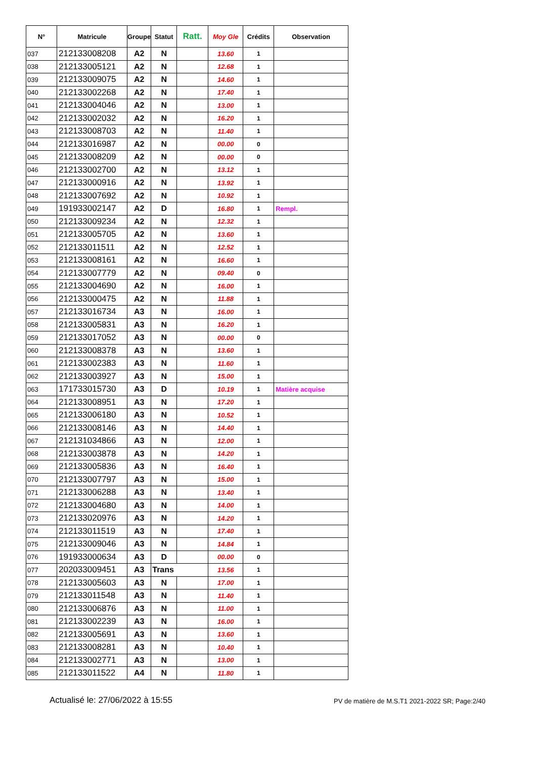| N° | Matricule | Groupe | Statut | Ratt. | Moy Gle | Crédits | Observation |
| --- | --- | --- | --- | --- | --- | --- | --- |
| 037 | 212133008208 | A2 | N | | 13.60 | 1 | |
| 038 | 212133005121 | A2 | N | | 12.68 | 1 | |
| 039 | 212133009075 | A2 | N | | 14.60 | 1 | |
| 040 | 212133002268 | A2 | N | | 17.40 | 1 | |
| 041 | 212133004046 | A2 | N | | 13.00 | 1 | |
| 042 | 212133002032 | A2 | N | | 16.20 | 1 | |
| 043 | 212133008703 | A2 | N | | 11.40 | 1 | |
| 044 | 212133016987 | A2 | N | | 00.00 | 0 | |
| 045 | 212133008209 | A2 | N | | 00.00 | 0 | |
| 046 | 212133002700 | A2 | N | | 13.12 | 1 | |
| 047 | 212133000916 | A2 | N | | 13.92 | 1 | |
| 048 | 212133007692 | A2 | N | | 10.92 | 1 | |
| 049 | 191933002147 | A2 | D | | 16.80 | 1 | Rempl. |
| 050 | 212133009234 | A2 | N | | 12.32 | 1 | |
| 051 | 212133005705 | A2 | N | | 13.60 | 1 | |
| 052 | 212133011511 | A2 | N | | 12.52 | 1 | |
| 053 | 212133008161 | A2 | N | | 16.60 | 1 | |
| 054 | 212133007779 | A2 | N | | 09.40 | 0 | |
| 055 | 212133004690 | A2 | N | | 16.00 | 1 | |
| 056 | 212133000475 | A2 | N | | 11.88 | 1 | |
| 057 | 212133016734 | A3 | N | | 16.00 | 1 | |
| 058 | 212133005831 | A3 | N | | 16.20 | 1 | |
| 059 | 212133017052 | A3 | N | | 00.00 | 0 | |
| 060 | 212133008378 | A3 | N | | 13.60 | 1 | |
| 061 | 212133002383 | A3 | N | | 11.60 | 1 | |
| 062 | 212133003927 | A3 | N | | 15.00 | 1 | |
| 063 | 171733015730 | A3 | D | | 10.19 | 1 | Matière acquise |
| 064 | 212133008951 | A3 | N | | 17.20 | 1 | |
| 065 | 212133006180 | A3 | N | | 10.52 | 1 | |
| 066 | 212133008146 | A3 | N | | 14.40 | 1 | |
| 067 | 212131034866 | A3 | N | | 12.00 | 1 | |
| 068 | 212133003878 | A3 | N | | 14.20 | 1 | |
| 069 | 212133005836 | A3 | N | | 16.40 | 1 | |
| 070 | 212133007797 | A3 | N | | 15.00 | 1 | |
| 071 | 212133006288 | A3 | N | | 13.40 | 1 | |
| 072 | 212133004680 | A3 | N | | 14.00 | 1 | |
| 073 | 212133020976 | A3 | N | | 14.20 | 1 | |
| 074 | 212133011519 | A3 | N | | 17.40 | 1 | |
| 075 | 212133009046 | A3 | N | | 14.84 | 1 | |
| 076 | 191933000634 | A3 | D | | 00.00 | 0 | |
| 077 | 202033009451 | A3 | Trans | | 13.56 | 1 | |
| 078 | 212133005603 | A3 | N | | 17.00 | 1 | |
| 079 | 212133011548 | A3 | N | | 11.40 | 1 | |
| 080 | 212133006876 | A3 | N | | 11.00 | 1 | |
| 081 | 212133002239 | A3 | N | | 16.00 | 1 | |
| 082 | 212133005691 | A3 | N | | 13.60 | 1 | |
| 083 | 212133008281 | A3 | N | | 10.40 | 1 | |
| 084 | 212133002771 | A3 | N | | 13.00 | 1 | |
| 085 | 212133011522 | A4 | N | | 11.80 | 1 | |
Actualisé le: 27/06/2022 à 15:55 PV de matière de M.S.T1 2021-2022 SR; Page:2/40